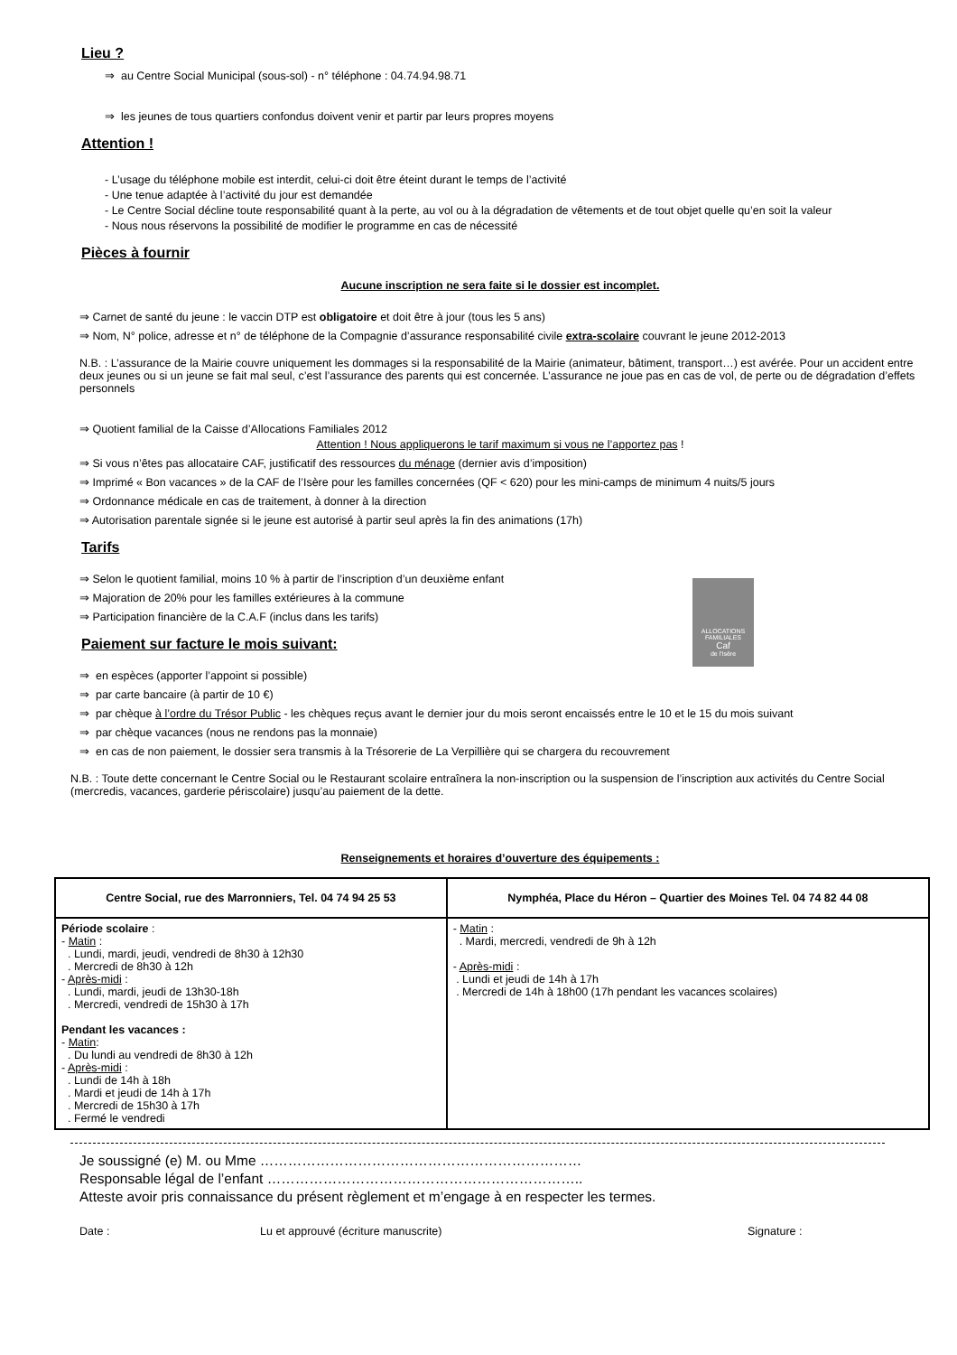Lieu ?
⇒ au Centre Social Municipal (sous-sol) - n° téléphone : 04.74.94.98.71
⇒ les jeunes de tous quartiers confondus doivent venir et partir par leurs propres moyens
Attention !
- L’usage du téléphone mobile est interdit, celui-ci doit être éteint durant le temps de l’activité
- Une tenue adaptée à l’activité du jour est demandée
- Le Centre Social décline toute responsabilité quant à la perte, au vol ou à la dégradation de vêtements et de tout objet quelle qu’en soit la valeur
- Nous nous réservons la possibilité de modifier le programme en cas de nécessité
Pièces à fournir
Aucune inscription ne sera faite si le dossier est incomplet.
⇒ Carnet de santé du jeune : le vaccin DTP est obligatoire et doit être à jour (tous les 5 ans)
⇒ Nom, N° police, adresse et n° de téléphone de la Compagnie d’assurance responsabilité civile extra-scolaire couvrant le jeune 2012-2013
N.B. : L’assurance de la Mairie couvre uniquement les dommages si la responsabilité de la Mairie (animateur, bâtiment, transport…) est avérée. Pour un accident entre deux jeunes ou si un jeune se fait mal seul, c’est l’assurance des parents qui est concernée. L’assurance ne joue pas en cas de vol, de perte ou de dégradation d’effets personnels
⇒ Quotient familial de la Caisse d’Allocations Familiales 2012
Attention ! Nous appliquerons le tarif maximum si vous ne l’apportez pas !
⇒ Si vous n’êtes pas allocataire CAF, justificatif des ressources du ménage (dernier avis d’imposition)
⇒ Imprimé « Bon vacances » de la CAF de l’Isère pour les familles concernées (QF < 620) pour les mini-camps de minimum 4 nuits/5 jours
⇒ Ordonnance médicale en cas de traitement, à donner à la direction
⇒ Autorisation parentale signée si le jeune est autorisé à partir seul après la fin des animations (17h)
Tarifs
⇒ Selon le quotient familial, moins 10 % à partir de l’inscription d’un deuxième enfant
⇒ Majoration de 20% pour les familles extérieures à la commune
⇒ Participation financière de la C.A.F (inclus dans les tarifs)
ALLOCATIONS FAMILIALES
Caf
de l'Isère
Paiement sur facture le mois suivant:
⇒ en espèces (apporter l’appoint si possible)
⇒ par carte bancaire (à partir de 10 €)
⇒ par chèque à l’ordre du Trésor Public - les chèques reçus avant le dernier jour du mois seront encaissés entre le 10 et le 15 du mois suivant
⇒ par chèque vacances (nous ne rendons pas la monnaie)
⇒ en cas de non paiement, le dossier sera transmis à la Trésorerie de La Verpillière qui se chargera du recouvrement
N.B. : Toute dette concernant le Centre Social ou le Restaurant scolaire entraînera la non-inscription ou la suspension de l’inscription aux activités du Centre Social (mercredis, vacances, garderie périscolaire) jusqu’au paiement de la dette.
Renseignements et horaires d’ouverture des équipements :
| Centre Social, rue des Marronniers, Tel. 04 74 94 25 53 | Nymphéa, Place du Héron – Quartier des Moines Tel. 04 74 82 44 08 |
| --- | --- |
| Période scolaire : - Matin : . Lundi, mardi, jeudi, vendredi de 8h30 à 12h30 . Mercredi de 8h30 à 12h - Après-midi : . Lundi, mardi, jeudi de 13h30-18h . Mercredi, vendredi de 15h30 à 17h Pendant les vacances : - Matin : . Du lundi au vendredi de 8h30 à 12h - Après-midi : . Lundi de 14h à 18h . Mardi et jeudi de 14h à 17h . Mercredi de 15h30 à 17h . Fermé le vendredi | - Matin : . Mardi, mercredi, vendredi de 9h à 12h - Après-midi : . Lundi et jeudi de 14h à 17h . Mercredi de 14h à 18h00 (17h pendant les vacances scolaires) |
Je soussigné (e) M. ou Mme ……………………………………………………………
Responsable légal de l’enfant …………………………………………………………..
Atteste avoir pris connaissance du présent règlement et m’engage à en respecter les termes.
Date : Lu et approuvé (écriture manuscrite) Signature :